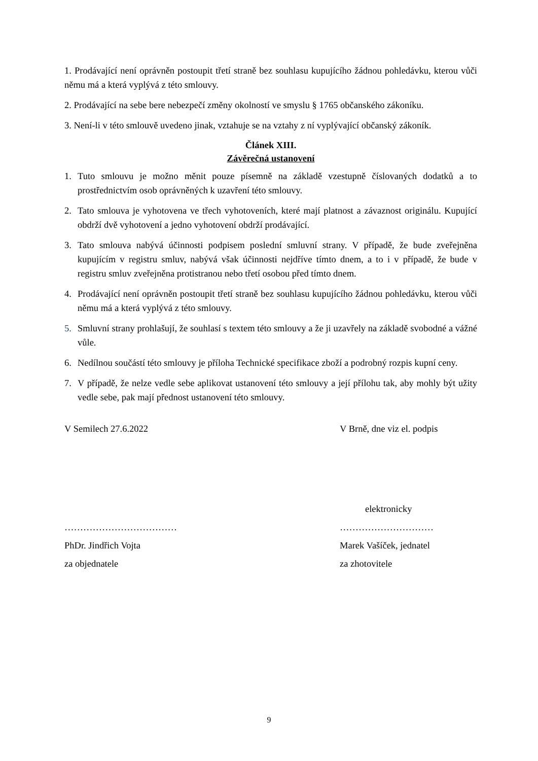1. Prodávající není oprávněn postoupit třetí straně bez souhlasu kupujícího žádnou pohledávku, kterou vůči němu má a která vyplývá z této smlouvy.
2. Prodávající na sebe bere nebezpečí změny okolností ve smyslu § 1765 občanského zákoníku.
3. Není-li v této smlouvě uvedeno jinak, vztahuje se na vztahy z ní vyplývající občanský zákoník.
Článek XIII.
Závěrečná ustanovení
1. Tuto smlouvu je možno měnit pouze písemně na základě vzestupně číslovaných dodatků a to prostřednictvím osob oprávněných k uzavření této smlouvy.
2. Tato smlouva je vyhotovena ve třech vyhotoveních, které mají platnost a závaznost originálu. Kupující obdrží dvě vyhotovení a jedno vyhotovení obdrží prodávající.
3. Tato smlouva nabývá účinnosti podpisem poslední smluvní strany. V případě, že bude zveřejněna kupujícím v registru smluv, nabývá však účinnosti nejdříve tímto dnem, a to i v případě, že bude v registru smluv zveřejněna protistranou nebo třetí osobou před tímto dnem.
4. Prodávající není oprávněn postoupit třetí straně bez souhlasu kupujícího žádnou pohledávku, kterou vůči němu má a která vyplývá z této smlouvy.
5. Smluvní strany prohlašují, že souhlasí s textem této smlouvy a že ji uzavřely na základě svobodné a vážné vůle.
6. Nedílnou součástí této smlouvy je příloha Technické specifikace zboží a podrobný rozpis kupní ceny.
7. V případě, že nelze vedle sebe aplikovat ustanovení této smlouvy a její přílohu tak, aby mohly být užity vedle sebe, pak mají přednost ustanovení této smlouvy.
V Semilech 27.6.2022 V Brně, dne viz el. podpis
elektronicky
……………………………… …………………………
PhDr. Jindřich Vojta Marek Vašíček, jednatel
za objednatele za zhotovitele
9